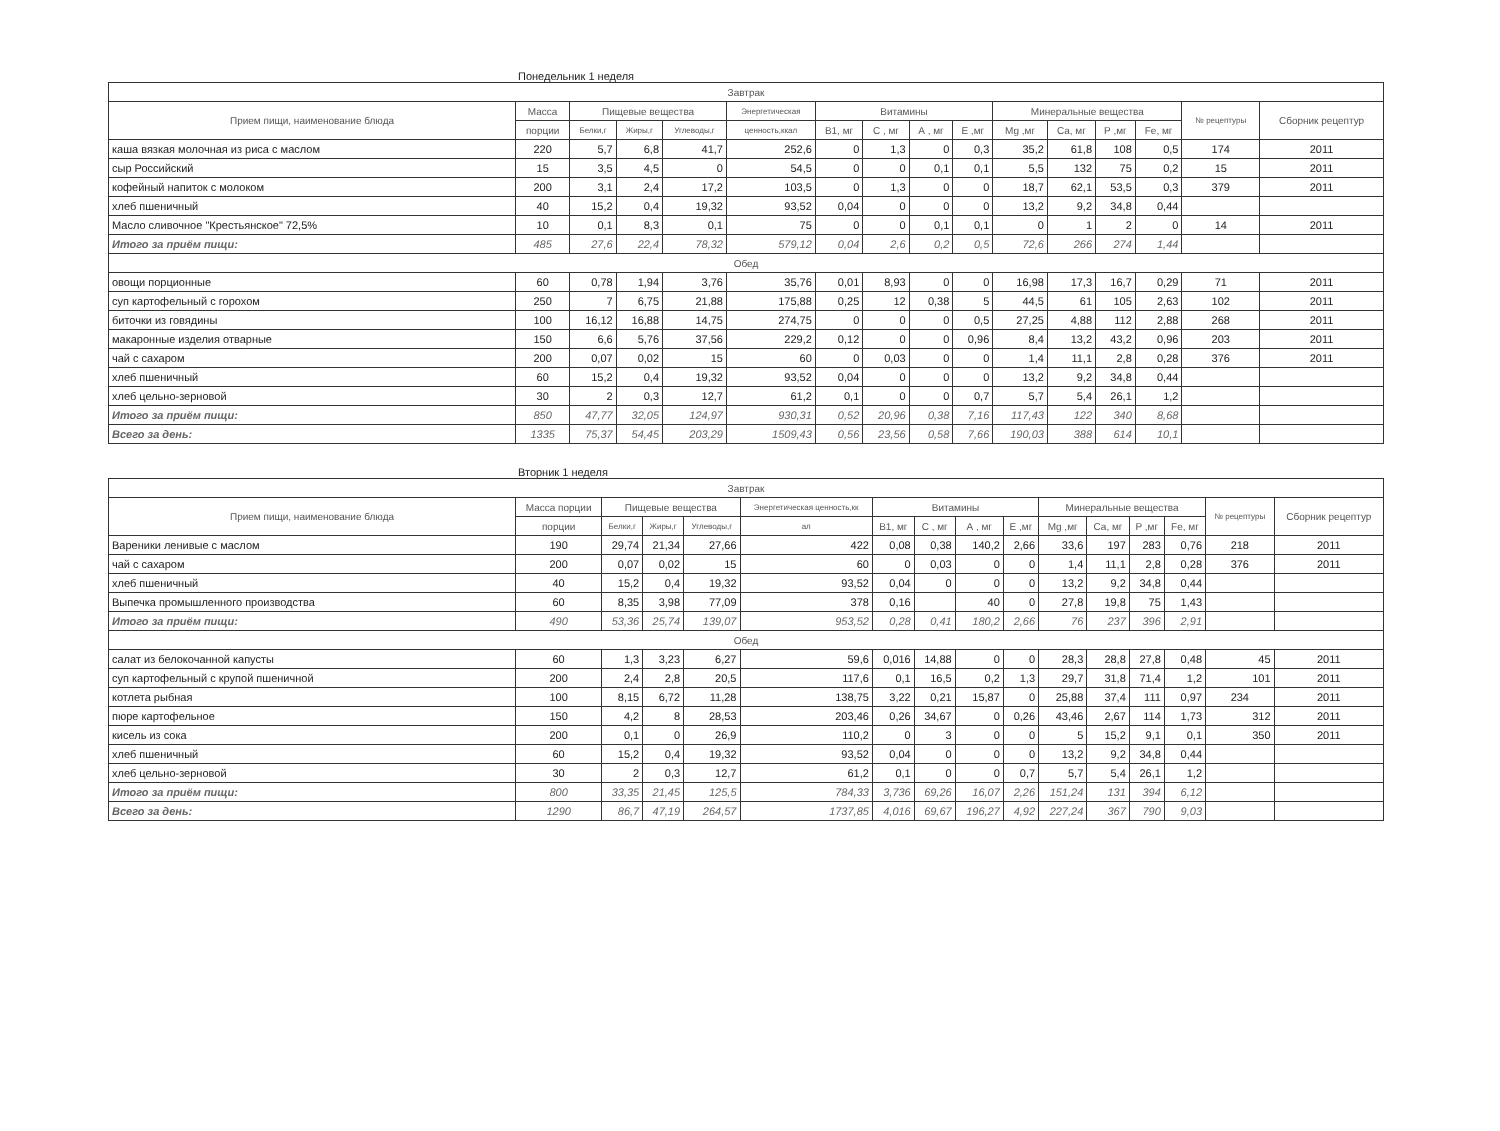Понедельник 1 неделя
| Завтрак | | | | | | | | | | | | | | | |
| --- | --- | --- | --- | --- | --- | --- | --- | --- | --- | --- | --- | --- | --- | --- | --- |
| Прием пищи, наименование блюда | Масса | Пищевые вещества | | | Энергетическая | Витамины | | | | Минеральные вещества | | | | № рецептуры | Сборник рецептур |
| | порции | Белки,г | Жиры,г | Углеводы,г | ценность,ккал | В1, мг | С , мг | А , мг | Е ,мг | Mg ,мг | Ca, мг | P ,мг | Fe, мг | | |
| каша вязкая молочная из риса с маслом | 220 | 5,7 | 6,8 | 41,7 | 252,6 | 0 | 1,3 | 0 | 0,3 | 35,2 | 61,8 | 108 | 0,5 | 174 | 2011 |
| сыр Российский | 15 | 3,5 | 4,5 | 0 | 54,5 | 0 | 0 | 0,1 | 0,1 | 5,5 | 132 | 75 | 0,2 | 15 | 2011 |
| кофейный напиток с молоком | 200 | 3,1 | 2,4 | 17,2 | 103,5 | 0 | 1,3 | 0 | 0 | 18,7 | 62,1 | 53,5 | 0,3 | 379 | 2011 |
| хлеб пшеничный | 40 | 15,2 | 0,4 | 19,32 | 93,52 | 0,04 | 0 | 0 | 0 | 13,2 | 9,2 | 34,8 | 0,44 | | |
| Масло сливочное "Крестьянское" 72,5% | 10 | 0,1 | 8,3 | 0,1 | 75 | 0 | 0 | 0,1 | 0,1 | 0 | 1 | 2 | 0 | 14 | 2011 |
| Итого за приём пищи: | 485 | 27,6 | 22,4 | 78,32 | 579,12 | 0,04 | 2,6 | 0,2 | 0,5 | 72,6 | 266 | 274 | 1,44 | | |
| Обед | | | | | | | | | | | | | | | |
| овощи порционные | 60 | 0,78 | 1,94 | 3,76 | 35,76 | 0,01 | 8,93 | 0 | 0 | 16,98 | 17,3 | 16,7 | 0,29 | 71 | 2011 |
| суп картофельный с горохом | 250 | 7 | 6,75 | 21,88 | 175,88 | 0,25 | 12 | 0,38 | 5 | 44,5 | 61 | 105 | 2,63 | 102 | 2011 |
| биточки из говядины | 100 | 16,12 | 16,88 | 14,75 | 274,75 | 0 | 0 | 0 | 0,5 | 27,25 | 4,88 | 112 | 2,88 | 268 | 2011 |
| макаронные изделия отварные | 150 | 6,6 | 5,76 | 37,56 | 229,2 | 0,12 | 0 | 0 | 0,96 | 8,4 | 13,2 | 43,2 | 0,96 | 203 | 2011 |
| чай с сахаром | 200 | 0,07 | 0,02 | 15 | 60 | 0 | 0,03 | 0 | 0 | 1,4 | 11,1 | 2,8 | 0,28 | 376 | 2011 |
| хлеб пшеничный | 60 | 15,2 | 0,4 | 19,32 | 93,52 | 0,04 | 0 | 0 | 0 | 13,2 | 9,2 | 34,8 | 0,44 | | |
| хлеб цельно-зерновой | 30 | 2 | 0,3 | 12,7 | 61,2 | 0,1 | 0 | 0 | 0,7 | 5,7 | 5,4 | 26,1 | 1,2 | | |
| Итого за приём пищи: | 850 | 47,77 | 32,05 | 124,97 | 930,31 | 0,52 | 20,96 | 0,38 | 7,16 | 117,43 | 122 | 340 | 8,68 | | |
| Всего за день: | 1335 | 75,37 | 54,45 | 203,29 | 1509,43 | 0,56 | 23,56 | 0,58 | 7,66 | 190,03 | 388 | 614 | 10,1 | | |
Вторник 1 неделя
| Завтрак | | | | | | | | | | | | | | | |
| --- | --- | --- | --- | --- | --- | --- | --- | --- | --- | --- | --- | --- | --- | --- | --- |
| Прием пищи, наименование блюда | Масса порции | Пищевые вещества | | | Энергетическая ценность,кк | Витамины | | | | Минеральные вещества | | | | № рецептуры | Сборник рецептур |
| | порции | Белки,г | Жиры,г | Углеводы,г | ал | В1, мг | С , мг | А , мг | Е ,мг | Mg ,мг | Ca, мг | P ,мг | Fe, мг | | |
| Вареники ленивые с маслом | 190 | 29,74 | 21,34 | 27,66 | 422 | 0,08 | 0,38 | 140,2 | 2,66 | 33,6 | 197 | 283 | 0,76 | 218 | 2011 |
| чай с сахаром | 200 | 0,07 | 0,02 | 15 | 60 | 0 | 0,03 | 0 | 0 | 1,4 | 11,1 | 2,8 | 0,28 | 376 | 2011 |
| хлеб пшеничный | 40 | 15,2 | 0,4 | 19,32 | 93,52 | 0,04 | 0 | 0 | 0 | 13,2 | 9,2 | 34,8 | 0,44 | | |
| Выпечка промышленного производства | 60 | 8,35 | 3,98 | 77,09 | 378 | 0,16 | | 40 | 0 | 27,8 | 19,8 | 75 | 1,43 | | |
| Итого за приём пищи: | 490 | 53,36 | 25,74 | 139,07 | 953,52 | 0,28 | 0,41 | 180,2 | 2,66 | 76 | 237 | 396 | 2,91 | | |
| Обед | | | | | | | | | | | | | | | |
| салат из белокочанной капусты | 60 | 1,3 | 3,23 | 6,27 | 59,6 | 0,016 | 14,88 | 0 | 0 | 28,3 | 28,8 | 27,8 | 0,48 | 45 | 2011 |
| суп картофельный с крупой пшеничной | 200 | 2,4 | 2,8 | 20,5 | 117,6 | 0,1 | 16,5 | 0,2 | 1,3 | 29,7 | 31,8 | 71,4 | 1,2 | 101 | 2011 |
| котлета рыбная | 100 | 8,15 | 6,72 | 11,28 | 138,75 | 3,22 | 0,21 | 15,87 | 0 | 25,88 | 37,4 | 111 | 0,97 | 234 | 2011 |
| пюре картофельное | 150 | 4,2 | 8 | 28,53 | 203,46 | 0,26 | 34,67 | 0 | 0,26 | 43,46 | 2,67 | 114 | 1,73 | 312 | 2011 |
| кисель из сока | 200 | 0,1 | 0 | 26,9 | 110,2 | 0 | 3 | 0 | 0 | 5 | 15,2 | 9,1 | 0,1 | 350 | 2011 |
| хлеб пшеничный | 60 | 15,2 | 0,4 | 19,32 | 93,52 | 0,04 | 0 | 0 | 0 | 13,2 | 9,2 | 34,8 | 0,44 | | |
| хлеб цельно-зерновой | 30 | 2 | 0,3 | 12,7 | 61,2 | 0,1 | 0 | 0 | 0,7 | 5,7 | 5,4 | 26,1 | 1,2 | | |
| Итого за приём пищи: | 800 | 33,35 | 21,45 | 125,5 | 784,33 | 3,736 | 69,26 | 16,07 | 2,26 | 151,24 | 131 | 394 | 6,12 | | |
| Всего за день: | 1290 | 86,7 | 47,19 | 264,57 | 1737,85 | 4,016 | 69,67 | 196,27 | 4,92 | 227,24 | 367 | 790 | 9,03 | | |